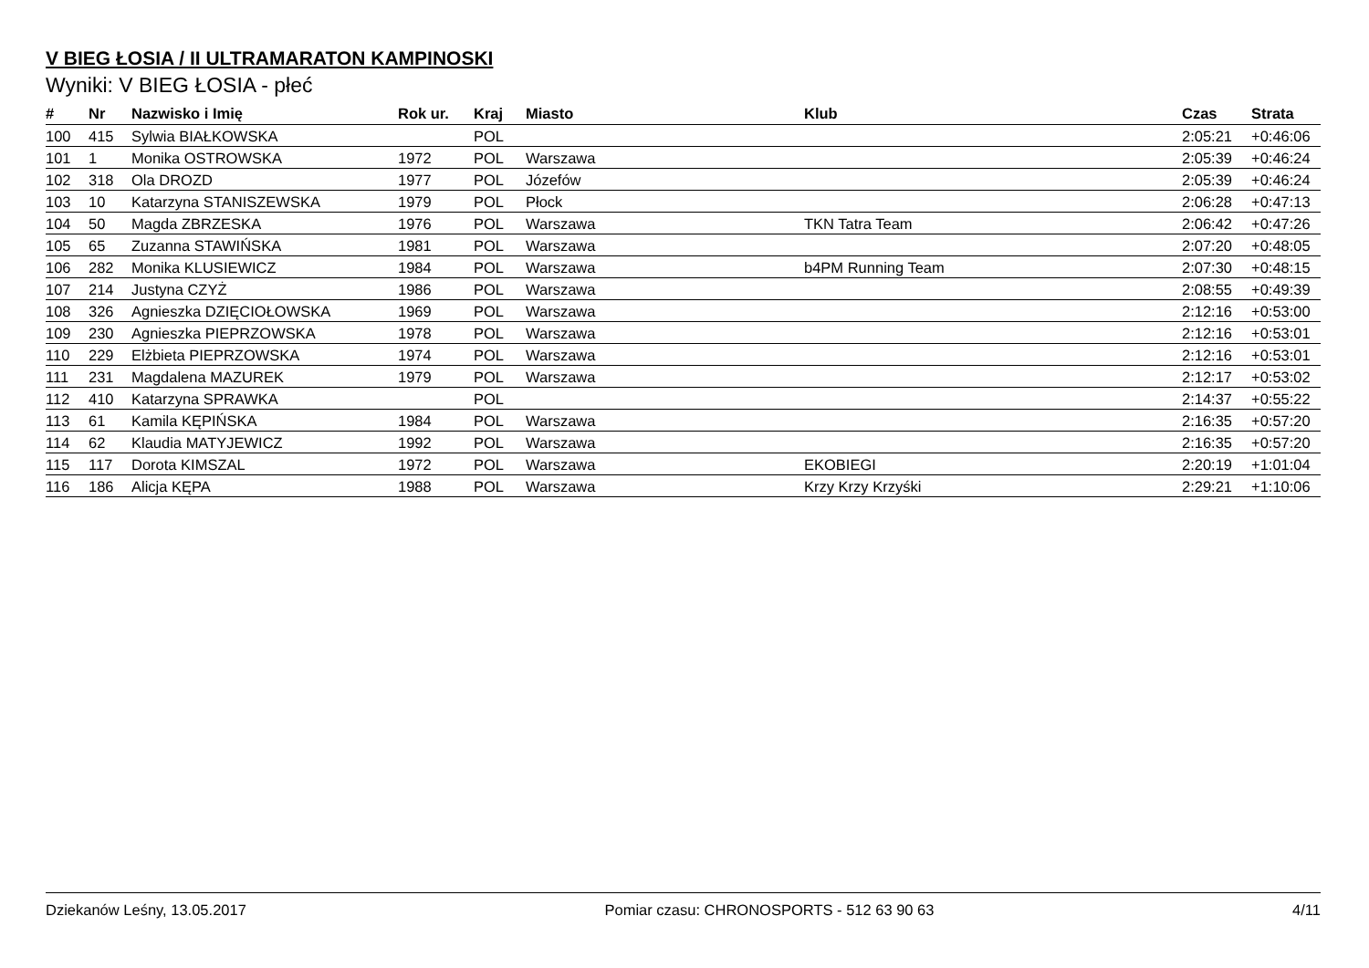V BIEG ŁOSIA / II ULTRAMARATON KAMPINOSKI
Wyniki: V BIEG ŁOSIA - płeć
| # | Nr | Nazwisko i Imię | Rok ur. | Kraj | Miasto | Klub | Czas | Strata |
| --- | --- | --- | --- | --- | --- | --- | --- | --- |
| 100 | 415 | Sylwia BIAŁKOWSKA | | POL | | | 2:05:21 | +0:46:06 |
| 101 | 1 | Monika OSTROWSKA | 1972 | POL | Warszawa | | 2:05:39 | +0:46:24 |
| 102 | 318 | Ola DROZD | 1977 | POL | Józefów | | 2:05:39 | +0:46:24 |
| 103 | 10 | Katarzyna STANISZEWSKA | 1979 | POL | Płock | | 2:06:28 | +0:47:13 |
| 104 | 50 | Magda ZBRZESKA | 1976 | POL | Warszawa | TKN Tatra Team | 2:06:42 | +0:47:26 |
| 105 | 65 | Zuzanna STAWIŃSKA | 1981 | POL | Warszawa | | 2:07:20 | +0:48:05 |
| 106 | 282 | Monika KLUSIEWICZ | 1984 | POL | Warszawa | b4PM Running Team | 2:07:30 | +0:48:15 |
| 107 | 214 | Justyna CZYŻ | 1986 | POL | Warszawa | | 2:08:55 | +0:49:39 |
| 108 | 326 | Agnieszka DZIĘCIOŁOWSKA | 1969 | POL | Warszawa | | 2:12:16 | +0:53:00 |
| 109 | 230 | Agnieszka PIEPRZOWSKA | 1978 | POL | Warszawa | | 2:12:16 | +0:53:01 |
| 110 | 229 | Elżbieta PIEPRZOWSKA | 1974 | POL | Warszawa | | 2:12:16 | +0:53:01 |
| 111 | 231 | Magdalena MAZUREK | 1979 | POL | Warszawa | | 2:12:17 | +0:53:02 |
| 112 | 410 | Katarzyna SPRAWKA | | POL | | | 2:14:37 | +0:55:22 |
| 113 | 61 | Kamila KĘPIŃSKA | 1984 | POL | Warszawa | | 2:16:35 | +0:57:20 |
| 114 | 62 | Klaudia MATYJEWICZ | 1992 | POL | Warszawa | | 2:16:35 | +0:57:20 |
| 115 | 117 | Dorota KIMSZAL | 1972 | POL | Warszawa | EKOBIEGI | 2:20:19 | +1:01:04 |
| 116 | 186 | Alicja KĘPA | 1988 | POL | Warszawa | Krzy Krzy Krzyśki | 2:29:21 | +1:10:06 |
Dziekanów Leśny, 13.05.2017 Pomiar czasu: CHRONOSPORTS - 512 63 90 63 4/11